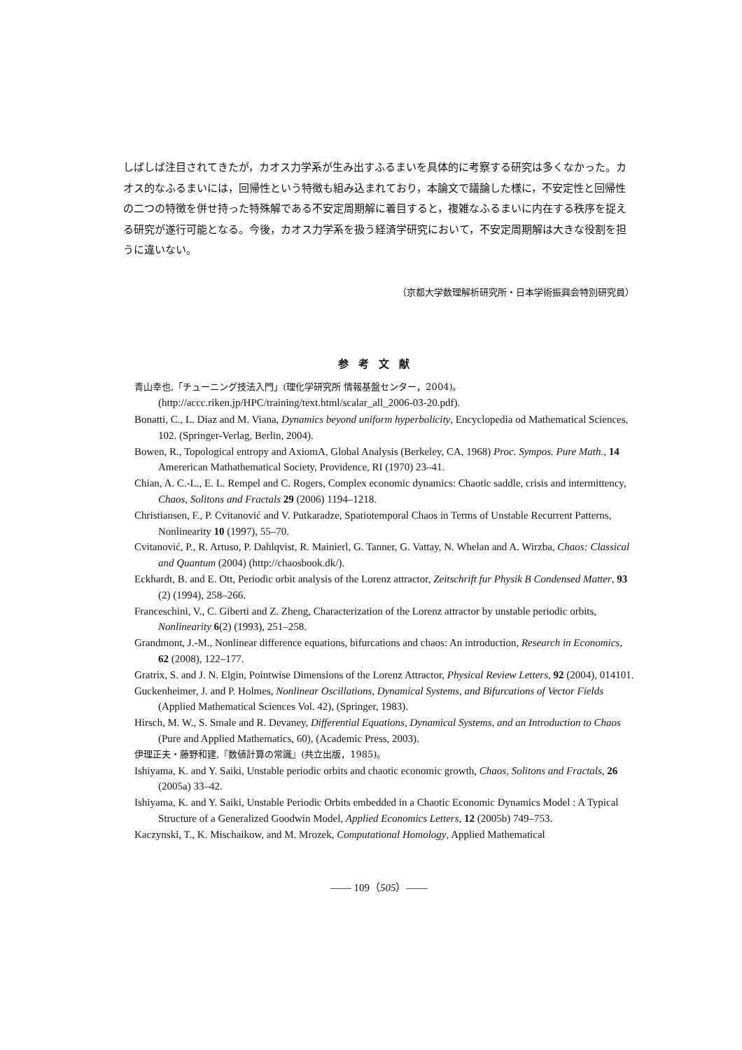しばしば注目されてきたが，カオス力学系が生み出すふるまいを具体的に考察する研究は多くなかった。カオス的なふるまいには，回帰性という特徴も組み込まれており，本論文で議論した様に，不安定性と回帰性の二つの特徴を併せ持った特殊解である不安定周期解に着目すると，複雑なふるまいに内在する秩序を捉える研究が遂行可能となる。今後，カオス力学系を扱う経済学研究において，不安定周期解は大きな役割を担うに違いない。
（京都大学数理解析研究所・日本学術振興会特別研究員）
参考文献
青山幸也,「チューニング技法入門」(理化学研究所 情報基盤センター，2004)。
(http://accc.riken.jp/HPC/training/text.html/scalar_all_2006-03-20.pdf).
Bonatti, C., L. Diaz and M. Viana, Dynamics beyond uniform hyperbolicity, Encyclopedia od Mathematical Sciences, 102. (Springer-Verlag, Berlin, 2004).
Bowen, R., Topological entropy and AxiomA, Global Analysis (Berkeley, CA, 1968) Proc. Sympos. Pure Math., 14 Amererican Mathathematical Society, Providence, RI (1970) 23–41.
Chian, A. C.-L., E. L. Rempel and C. Rogers, Complex economic dynamics: Chaotic saddle, crisis and intermittency, Chaos, Solitons and Fractals 29 (2006) 1194–1218.
Christiansen, F., P. Cvitanović and V. Putkaradze, Spatiotemporal Chaos in Terms of Unstable Recurrent Patterns, Nonlinearity 10 (1997), 55–70.
Cvitanović, P., R. Artuso, P. Dahlqvist, R. Mainierl, G. Tanner, G. Vattay, N. Whelan and A. Wirzba, Chaos: Classical and Quantum (2004) (http://chaosbook.dk/).
Eckhardt, B. and E. Ott, Periodic orbit analysis of the Lorenz attractor, Zeitschrift fur Physik B Condensed Matter, 93 (2) (1994), 258–266.
Franceschini, V., C. Giberti and Z. Zheng, Characterization of the Lorenz attractor by unstable periodic orbits, Nonlinearity 6(2) (1993), 251–258.
Grandmont, J.-M., Nonlinear difference equations, bifurcations and chaos: An introduction, Research in Economics, 62 (2008), 122–177.
Gratrix, S. and J. N. Elgin, Pointwise Dimensions of the Lorenz Attractor, Physical Review Letters, 92 (2004), 014101.
Guckenheimer, J. and P. Holmes, Nonlinear Oscillations, Dynamical Systems, and Bifurcations of Vector Fields (Applied Mathematical Sciences Vol. 42), (Springer, 1983).
Hirsch, M. W., S. Smale and R. Devaney, Differential Equations, Dynamical Systems, and an Introduction to Chaos (Pure and Applied Mathematics, 60), (Academic Press, 2003).
伊理正夫・藤野和建,『数値計算の常識』(共立出版，1985)。
Ishiyama, K. and Y. Saiki, Unstable periodic orbits and chaotic economic growth, Chaos, Solitons and Fractals, 26 (2005a) 33–42.
Ishiyama, K. and Y. Saiki, Unstable Periodic Orbits embedded in a Chaotic Economic Dynamics Model : A Typical Structure of a Generalized Goodwin Model, Applied Economics Letters, 12 (2005b) 749–753.
Kaczynski, T., K. Mischaikow, and M. Mrozek, Computational Homology, Applied Mathematical
—— 109（505）——